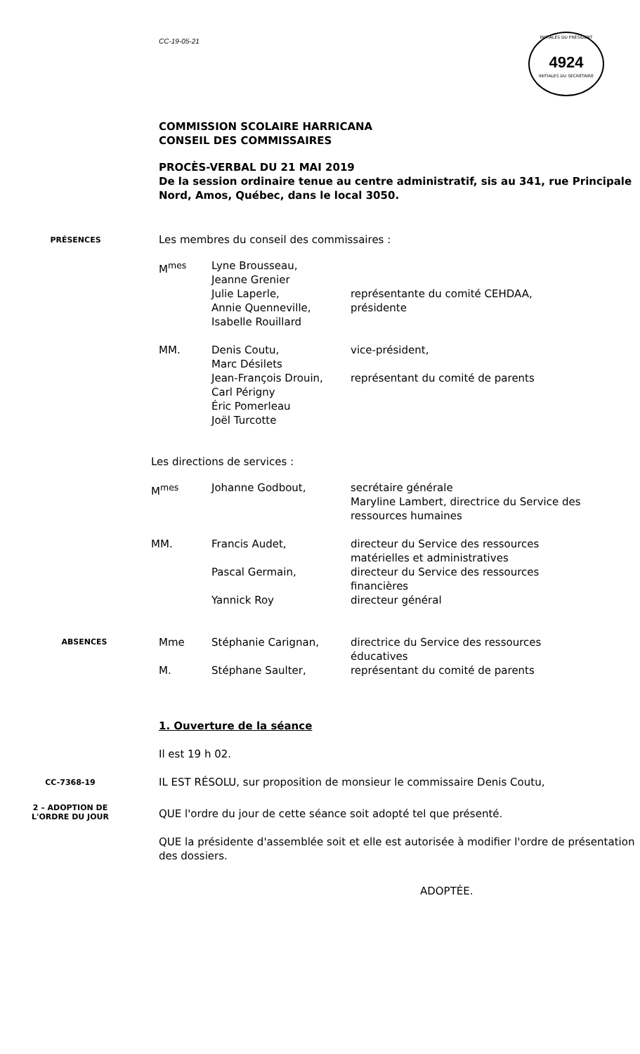CC-19-05-21
INITIALES DU PRÉSIDENT
4924
INITIALES DU SECRÉTAIRE
COMMISSION SCOLAIRE HARRICANA
CONSEIL DES COMMISSAIRES
PROCÈS-VERBAL DU 21 MAI 2019
De la session ordinaire tenue au centre administratif, sis au 341, rue Principale Nord, Amos, Québec, dans le local 3050.
PRÉSENCES
Les membres du conseil des commissaires :
M<sup>mes</sup>
Lyne Brousseau,
Jeanne Grenier
Julie Laperle,
Annie Quenneville,
Isabelle Rouillard
représentante du comité CEHDAA,
présidente
MM.
Denis Coutu,
Marc Désilets
Jean-François Drouin,
Carl Périgny
Éric Pomerleau
Joël Turcotte
vice-président,
représentant du comité de parents
Les directions de services :
M<sup>mes</sup>
Johanne Godbout,
secrétaire générale
Maryline Lambert, directrice du Service des ressources humaines
MM.
Francis Audet,
Pascal Germain,
Yannick Roy
directeur du Service des ressources matérielles et administratives
directeur du Service des ressources financières
directeur général
ABSENCES
Mme
Stéphanie Carignan,
directrice du Service des ressources éducatives
M.
Stéphane Saulter,
représentant du comité de parents
1. Ouverture de la séance
Il est 19 h 02.
CC-7368-19
IL EST RÉSOLU, sur proposition de monsieur le commissaire Denis Coutu,
2 – ADOPTION DE
L'ORDRE DU JOUR
QUE l'ordre du jour de cette séance soit adopté tel que présenté.
QUE la présidente d'assemblée soit et elle est autorisée à modifier l'ordre de présentation des dossiers.
ADOPTÉE.